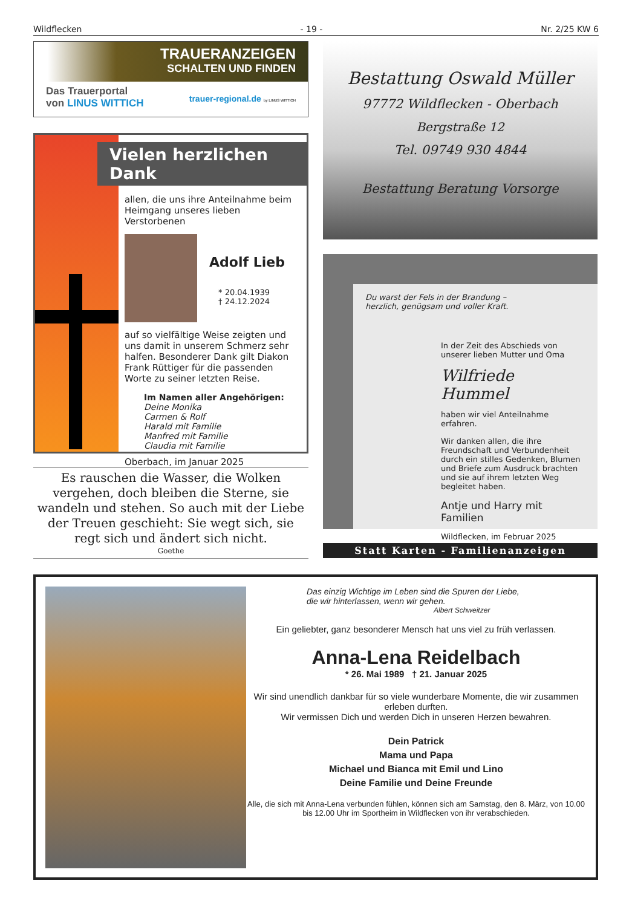Wildflecken - 19 - Nr. 2/25 KW 6
TRAUERANZEIGEN
SCHALTEN UND FINDEN
Das Trauerportal
von LINUS WITTICH
trauer-regional.de by LINUS WITTICH
Vielen herzlichen Dank
allen, die uns ihre Anteilnahme beim Heimgang unseres lieben Verstorbenen
Adolf Lieb
* 20.04.1939
† 24.12.2024
auf so vielfältige Weise zeigten und uns damit in unserem Schmerz sehr halfen. Besonderer Dank gilt Diakon Frank Rüttiger für die passenden Worte zu seiner letzten Reise.
Im Namen aller Angehörigen:
Deine Monika
Carmen & Rolf
Harald mit Familie
Manfred mit Familie
Claudia mit Familie
Oberbach, im Januar 2025
Es rauschen die Wasser, die Wolken vergehen, doch bleiben die Sterne, sie wandeln und stehen. So auch mit der Liebe der Treuen geschieht: Sie wegt sich, sie regt sich und ändert sich nicht.
Goethe
Bestattung Oswald Müller
97772 Wildflecken - Oberbach
Bergstraße 12
Tel. 09749 930 4844
Bestattung Beratung Vorsorge
Du warst der Fels in der Brandung –
herzlich, genügsam und voller Kraft.
In der Zeit des Abschieds von unserer lieben Mutter und Oma
Wilfriede Hummel
haben wir viel Anteilnahme erfahren.
Wir danken allen, die ihre Freundschaft und Verbundenheit durch ein stilles Gedenken, Blumen und Briefe zum Ausdruck brachten und sie auf ihrem letzten Weg begleitet haben.
Antje und Harry mit Familien
Wildflecken, im Februar 2025
Statt Karten - Familienanzeigen
Das einzig Wichtige im Leben sind die Spuren der Liebe,
die wir hinterlassen, wenn wir gehen.
Albert Schweitzer
Ein geliebter, ganz besonderer Mensch hat uns viel zu früh verlassen.
Anna-Lena Reidelbach
* 26. Mai 1989 † 21. Januar 2025
Wir sind unendlich dankbar für so viele wunderbare Momente, die wir zusammen erleben durften.
Wir vermissen Dich und werden Dich in unseren Herzen bewahren.
Dein Patrick
Mama und Papa
Michael und Bianca mit Emil und Lino
Deine Familie und Deine Freunde
Alle, die sich mit Anna-Lena verbunden fühlen, können sich am Samstag, den 8. März, von 10.00 bis 12.00 Uhr im Sportheim in Wildflecken von ihr verabschieden.